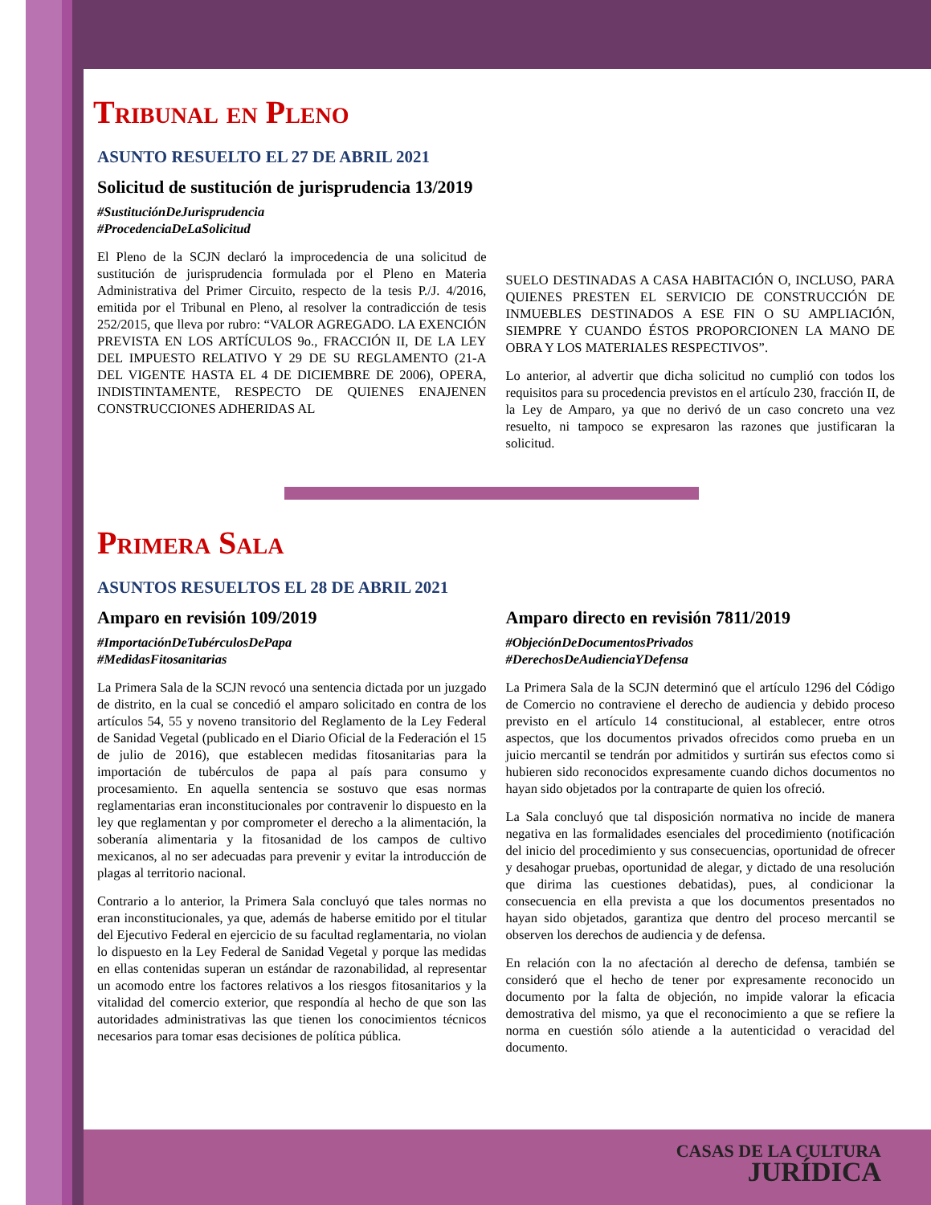Tribunal en Pleno
ASUNTO RESUELTO EL 27 DE ABRIL 2021
Solicitud de sustitución de jurisprudencia 13/2019
#SustituciónDeJurisprudencia
#ProcedenciaDeLaSolicitud
El Pleno de la SCJN declaró la improcedencia de una solicitud de sustitución de jurisprudencia formulada por el Pleno en Materia Administrativa del Primer Circuito, respecto de la tesis P./J. 4/2016, emitida por el Tribunal en Pleno, al resolver la contradicción de tesis 252/2015, que lleva por rubro: “VALOR AGREGADO. LA EXENCIÓN PREVISTA EN LOS ARTÍCULOS 9o., FRACCIÓN II, DE LA LEY DEL IMPUESTO RELATIVO Y 29 DE SU REGLAMENTO (21-A DEL VIGENTE HASTA EL 4 DE DICIEMBRE DE 2006), OPERA, INDISTINTAMENTE, RESPECTO DE QUIENES ENAJENEN CONSTRUCCIONES ADHERIDAS AL
SUELO DESTINADAS A CASA HABITACIÓN O, INCLUSO, PARA QUIENES PRESTEN EL SERVICIO DE CONSTRUCCIÓN DE INMUEBLES DESTINADOS A ESE FIN O SU AMPLIACIÓN, SIEMPRE Y CUANDO ÉSTOS PROPORCIONEN LA MANO DE OBRA Y LOS MATERIALES RESPECTIVOS”.
Lo anterior, al advertir que dicha solicitud no cumplió con todos los requisitos para su procedencia previstos en el artículo 230, fracción II, de la Ley de Amparo, ya que no derivó de un caso concreto una vez resuelto, ni tampoco se expresaron las razones que justificaran la solicitud.
Primera Sala
ASUNTOS RESUELTOS EL 28 DE ABRIL 2021
Amparo en revisión 109/2019
#ImportaciónDeTubérculosDePapa
#MedidasFitosanitarias
La Primera Sala de la SCJN revocó una sentencia dictada por un juzgado de distrito, en la cual se concedió el amparo solicitado en contra de los artículos 54, 55 y noveno transitorio del Reglamento de la Ley Federal de Sanidad Vegetal (publicado en el Diario Oficial de la Federación el 15 de julio de 2016), que establecen medidas fitosanitarias para la importación de tubérculos de papa al país para consumo y procesamiento. En aquella sentencia se sostuvo que esas normas reglamentarias eran inconstitucionales por contravenir lo dispuesto en la ley que reglamentan y por comprometer el derecho a la alimentación, la soberanía alimentaria y la fitosanidad de los campos de cultivo mexicanos, al no ser adecuadas para prevenir y evitar la introducción de plagas al territorio nacional.
Contrario a lo anterior, la Primera Sala concluyó que tales normas no eran inconstitucionales, ya que, además de haberse emitido por el titular del Ejecutivo Federal en ejercicio de su facultad reglamentaria, no violan lo dispuesto en la Ley Federal de Sanidad Vegetal y porque las medidas en ellas contenidas superan un estándar de razonabilidad, al representar un acomodo entre los factores relativos a los riesgos fitosanitarios y la vitalidad del comercio exterior, que respondía al hecho de que son las autoridades administrativas las que tienen los conocimientos técnicos necesarios para tomar esas decisiones de política pública.
Amparo directo en revisión 7811/2019
#ObjeciónDeDocumentosPrivados
#DerechosDeAudienciaYDefensa
La Primera Sala de la SCJN determinó que el artículo 1296 del Código de Comercio no contraviene el derecho de audiencia y debido proceso previsto en el artículo 14 constitucional, al establecer, entre otros aspectos, que los documentos privados ofrecidos como prueba en un juicio mercantil se tendrán por admitidos y surtirán sus efectos como si hubieren sido reconocidos expresamente cuando dichos documentos no hayan sido objetados por la contraparte de quien los ofreció.
La Sala concluyó que tal disposición normativa no incide de manera negativa en las formalidades esenciales del procedimiento (notificación del inicio del procedimiento y sus consecuencias, oportunidad de ofrecer y desahogar pruebas, oportunidad de alegar, y dictado de una resolución que dirima las cuestiones debatidas), pues, al condicionar la consecuencia en ella prevista a que los documentos presentados no hayan sido objetados, garantiza que dentro del proceso mercantil se observen los derechos de audiencia y de defensa.
En relación con la no afectación al derecho de defensa, también se consideró que el hecho de tener por expresamente reconocido un documento por la falta de objeción, no impide valorar la eficacia demostrativa del mismo, ya que el reconocimiento a que se refiere la norma en cuestión sólo atiende a la autenticidad o veracidad del documento.
CASAS DE LA CULTURA
JURÍDICA